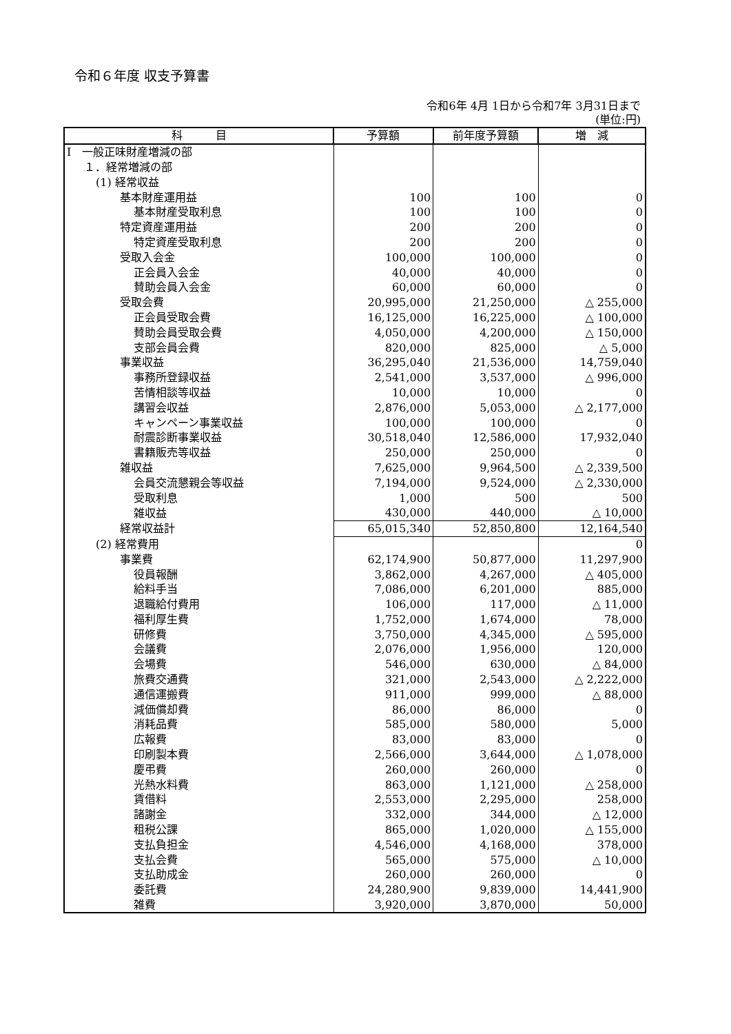令和６年度 収支予算書
令和6年 4月 1日から令和7年 3月31日まで
(単位:円)
| 科 目 | 予算額 | 前年度予算額 | 増 減 |
| --- | --- | --- | --- |
| Ⅰ 一般正味財産増減の部 | | | |
| １．経常増減の部 | | | |
| (1) 経常収益 | | | |
| 基本財産運用益 | 100 | 100 | 0 |
| 基本財産受取利息 | 100 | 100 | 0 |
| 特定資産運用益 | 200 | 200 | 0 |
| 特定資産受取利息 | 200 | 200 | 0 |
| 受取入会金 | 100,000 | 100,000 | 0 |
| 正会員入会金 | 40,000 | 40,000 | 0 |
| 賛助会員入会金 | 60,000 | 60,000 | 0 |
| 受取会費 | 20,995,000 | 21,250,000 | △ 255,000 |
| 正会員受取会費 | 16,125,000 | 16,225,000 | △ 100,000 |
| 賛助会員受取会費 | 4,050,000 | 4,200,000 | △ 150,000 |
| 支部会員会費 | 820,000 | 825,000 | △ 5,000 |
| 事業収益 | 36,295,040 | 21,536,000 | 14,759,040 |
| 事務所登録収益 | 2,541,000 | 3,537,000 | △ 996,000 |
| 苦情相談等収益 | 10,000 | 10,000 | 0 |
| 講習会収益 | 2,876,000 | 5,053,000 | △ 2,177,000 |
| キャンペーン事業収益 | 100,000 | 100,000 | 0 |
| 耐震診断事業収益 | 30,518,040 | 12,586,000 | 17,932,040 |
| 書籍販売等収益 | 250,000 | 250,000 | 0 |
| 雑収益 | 7,625,000 | 9,964,500 | △ 2,339,500 |
| 会員交流懇親会等収益 | 7,194,000 | 9,524,000 | △ 2,330,000 |
| 受取利息 | 1,000 | 500 | 500 |
| 雑収益 | 430,000 | 440,000 | △ 10,000 |
| 経常収益計 | 65,015,340 | 52,850,800 | 12,164,540 |
| (2) 経常費用 | | | 0 |
| 事業費 | 62,174,900 | 50,877,000 | 11,297,900 |
| 役員報酬 | 3,862,000 | 4,267,000 | △ 405,000 |
| 給料手当 | 7,086,000 | 6,201,000 | 885,000 |
| 退職給付費用 | 106,000 | 117,000 | △ 11,000 |
| 福利厚生費 | 1,752,000 | 1,674,000 | 78,000 |
| 研修費 | 3,750,000 | 4,345,000 | △ 595,000 |
| 会議費 | 2,076,000 | 1,956,000 | 120,000 |
| 会場費 | 546,000 | 630,000 | △ 84,000 |
| 旅費交通費 | 321,000 | 2,543,000 | △ 2,222,000 |
| 通信運搬費 | 911,000 | 999,000 | △ 88,000 |
| 減価償却費 | 86,000 | 86,000 | 0 |
| 消耗品費 | 585,000 | 580,000 | 5,000 |
| 広報費 | 83,000 | 83,000 | 0 |
| 印刷製本費 | 2,566,000 | 3,644,000 | △ 1,078,000 |
| 慶弔費 | 260,000 | 260,000 | 0 |
| 光熱水料費 | 863,000 | 1,121,000 | △ 258,000 |
| 賃借料 | 2,553,000 | 2,295,000 | 258,000 |
| 諸謝金 | 332,000 | 344,000 | △ 12,000 |
| 租税公課 | 865,000 | 1,020,000 | △ 155,000 |
| 支払負担金 | 4,546,000 | 4,168,000 | 378,000 |
| 支払会費 | 565,000 | 575,000 | △ 10,000 |
| 支払助成金 | 260,000 | 260,000 | 0 |
| 委託費 | 24,280,900 | 9,839,000 | 14,441,900 |
| 雑費 | 3,920,000 | 3,870,000 | 50,000 |